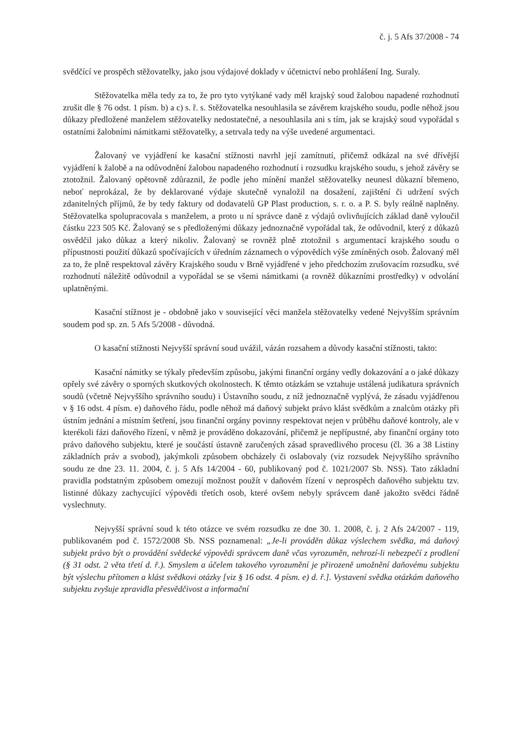č. j. 5 Afs 37/2008 - 74
svědčící ve prospěch stěžovatelky, jako jsou výdajové doklady v účetnictví nebo prohlášení Ing. Suraly.
Stěžovatelka měla tedy za to, že pro tyto vytýkané vady měl krajský soud žalobou napadené rozhodnutí zrušit dle § 76 odst. 1 písm. b) a c) s. ř. s. Stěžovatelka nesouhlasila se závěrem krajského soudu, podle něhož jsou důkazy předložené manželem stěžovatelky nedostatečné, a nesouhlasila ani s tím, jak se krajský soud vypořádal s ostatními žalobními námitkami stěžovatelky, a setrvala tedy na výše uvedené argumentaci.
Žalovaný ve vyjádření ke kasační stížnosti navrhl její zamítnutí, přičemž odkázal na své dřívější vyjádření k žalobě a na odůvodnění žalobou napadeného rozhodnutí i rozsudku krajského soudu, s jehož závěry se ztotožnil. Žalovaný opětovně zdůraznil, že podle jeho mínění manžel stěžovatelky neunesl důkazní břemeno, neboť neprokázal, že by deklarované výdaje skutečně vynaložil na dosažení, zajištění či udržení svých zdanitelných příjmů, že by tedy faktury od dodavatelů GP Plast production, s. r. o. a P. S. byly reálně naplněny. Stěžovatelka spolupracovala s manželem, a proto u ní správce daně z výdajů ovlivňujících základ daně vyloučil částku 223 505 Kč. Žalovaný se s předloženými důkazy jednoznačně vypořádal tak, že odůvodnil, který z důkazů osvědčil jako důkaz a který nikoliv. Žalovaný se rovněž plně ztotožnil s argumentací krajského soudu o přípustnosti použití důkazů spočívajících v úředním záznamech o výpovědích výše zmíněných osob. Žalovaný měl za to, že plně respektoval závěry Krajského soudu v Brně vyjádřené v jeho předchozím zrušovacím rozsudku, své rozhodnutí náležitě odůvodnil a vypořádal se se všemi námitkami (a rovněž důkazními prostředky) v odvolání uplatněnými.
Kasační stížnost je - obdobně jako v související věci manžela stěžovatelky vedené Nejvyšším správním soudem pod sp. zn. 5 Afs 5/2008 - důvodná.
O kasační stížnosti Nejvyšší správní soud uvážil, vázán rozsahem a důvody kasační stížnosti, takto:
Kasační námitky se týkaly především způsobu, jakými finanční orgány vedly dokazování a o jaké důkazy opřely své závěry o sporných skutkových okolnostech. K těmto otázkám se vztahuje ustálená judikatura správních soudů (včetně Nejvyššího správního soudu) i Ústavního soudu, z níž jednoznačně vyplývá, že zásadu vyjádřenou v § 16 odst. 4 písm. e) daňového řádu, podle něhož má daňový subjekt právo klást svědkům a znalcům otázky při ústním jednání a místním šetření, jsou finanční orgány povinny respektovat nejen v průběhu daňové kontroly, ale v kterékoli fázi daňového řízení, v němž je prováděno dokazování, přičemž je nepřípustné, aby finanční orgány toto právo daňového subjektu, které je součástí ústavně zaručených zásad spravedlivého procesu (čl. 36 a 38 Listiny základních práv a svobod), jakýmkoli způsobem obcházely či oslabovaly (viz rozsudek Nejvyššího správního soudu ze dne 23. 11. 2004, č. j. 5 Afs 14/2004 - 60, publikovaný pod č. 1021/2007 Sb. NSS). Tato základní pravidla podstatným způsobem omezují možnost použít v daňovém řízení v neprospěch daňového subjektu tzv. listinné důkazy zachycující výpovědi třetích osob, které ovšem nebyly správcem daně jakožto svědci řádně vyslechnuty.
Nejvyšší správní soud k této otázce ve svém rozsudku ze dne 30. 1. 2008, č. j. 2 Afs 24/2007 - 119, publikovaném pod č. 1572/2008 Sb. NSS poznamenal: „Je-li prováděn důkaz výslechem svědka, má daňový subjekt právo být o provádění svědecké výpovědi správcem daně včas vyrozuměn, nehrozí-li nebezpečí z prodlení (§ 31 odst. 2 věta třetí d. ř.). Smyslem a účelem takového vyrozumění je přirozeně umožnění daňovému subjektu být výslechu přítomen a klást svědkovi otázky [viz § 16 odst. 4 písm. e) d. ř.]. Vystavení svědka otázkám daňového subjektu zvyšuje zpravidla přesvědčivost a informační